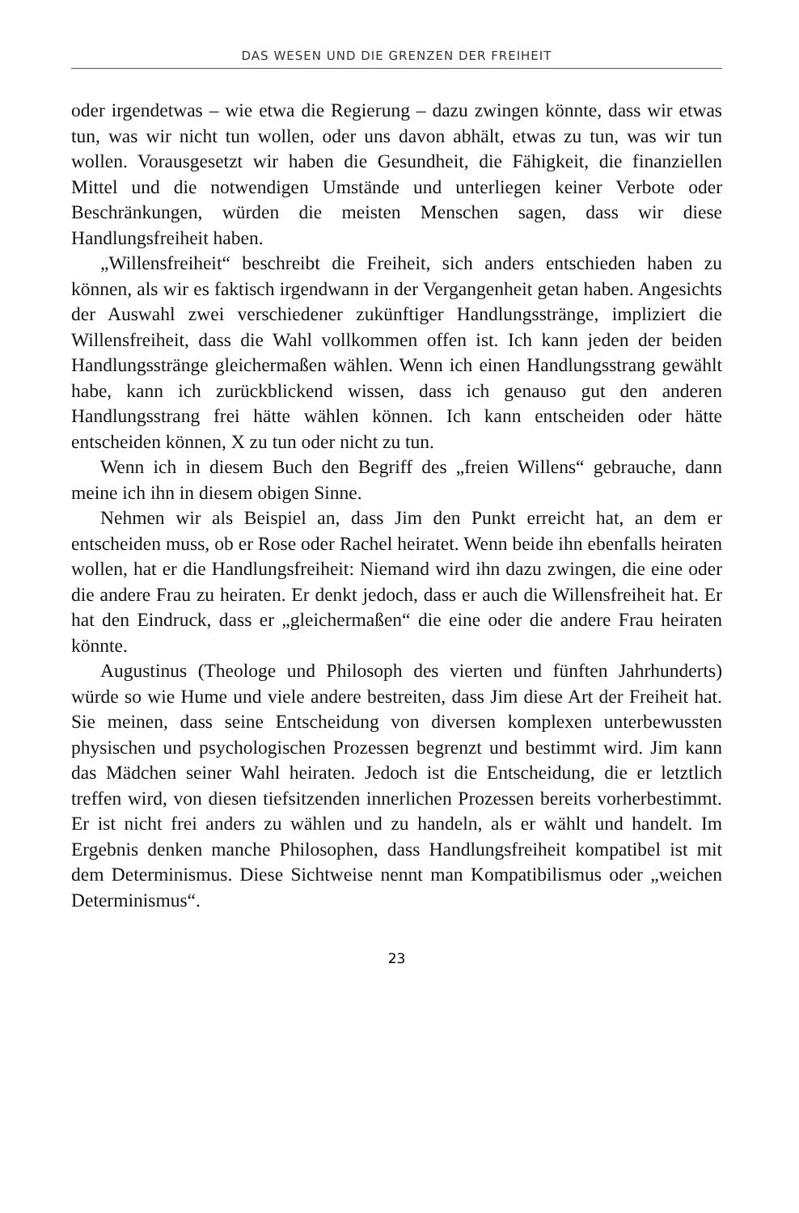DAS WESEN UND DIE GRENZEN DER FREIHEIT
oder irgendetwas – wie etwa die Regierung – dazu zwingen könnte, dass wir etwas tun, was wir nicht tun wollen, oder uns davon abhält, etwas zu tun, was wir tun wollen. Vorausgesetzt wir haben die Gesundheit, die Fähigkeit, die finanziellen Mittel und die notwendigen Umstände und unterliegen keiner Verbote oder Beschränkungen, würden die meisten Menschen sagen, dass wir diese Handlungsfreiheit haben.
„Willensfreiheit“ beschreibt die Freiheit, sich anders entschieden haben zu können, als wir es faktisch irgendwann in der Vergangenheit getan haben. Angesichts der Auswahl zwei verschiedener zukünftiger Handlungsstränge, impliziert die Willensfreiheit, dass die Wahl vollkommen offen ist. Ich kann jeden der beiden Handlungsstränge gleichermaßen wählen. Wenn ich einen Handlungsstrang gewählt habe, kann ich zurückblickend wissen, dass ich genauso gut den anderen Handlungsstrang frei hätte wählen können. Ich kann entscheiden oder hätte entscheiden können, X zu tun oder nicht zu tun.
Wenn ich in diesem Buch den Begriff des „freien Willens“ gebrauche, dann meine ich ihn in diesem obigen Sinne.
Nehmen wir als Beispiel an, dass Jim den Punkt erreicht hat, an dem er entscheiden muss, ob er Rose oder Rachel heiratet. Wenn beide ihn ebenfalls heiraten wollen, hat er die Handlungsfreiheit: Niemand wird ihn dazu zwingen, die eine oder die andere Frau zu heiraten. Er denkt jedoch, dass er auch die Willensfreiheit hat. Er hat den Eindruck, dass er „gleichermaßen“ die eine oder die andere Frau heiraten könnte.
Augustinus (Theologe und Philosoph des vierten und fünften Jahrhunderts) würde so wie Hume und viele andere bestreiten, dass Jim diese Art der Freiheit hat. Sie meinen, dass seine Entscheidung von diversen komplexen unterbewussten physischen und psychologischen Prozessen begrenzt und bestimmt wird. Jim kann das Mädchen seiner Wahl heiraten. Jedoch ist die Entscheidung, die er letztlich treffen wird, von diesen tiefsitzenden innerlichen Prozessen bereits vorherbestimmt. Er ist nicht frei anders zu wählen und zu handeln, als er wählt und handelt. Im Ergebnis denken manche Philosophen, dass Handlungsfreiheit kompatibel ist mit dem Determinismus. Diese Sichtweise nennt man Kompatibilismus oder „weichen Determinismus“.
23